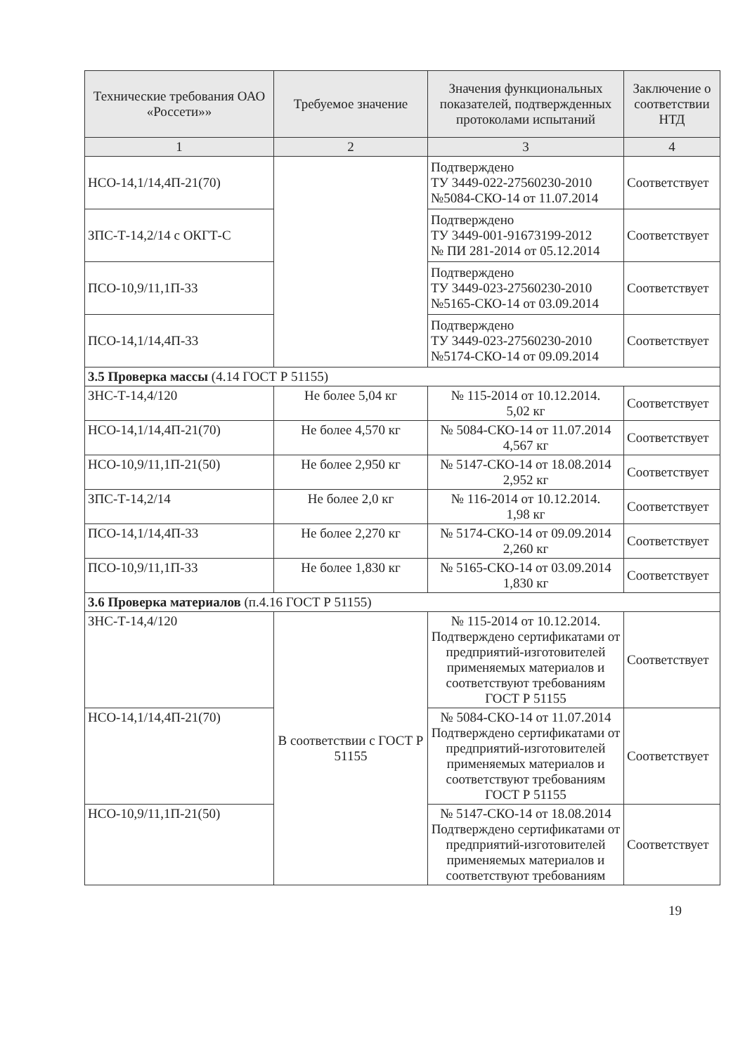| Технические требования ОАО «Россети»» | Требуемое значение | Значения функциональных показателей, подтвержденных протоколами испытаний | Заключение о соответствии НТД |
| --- | --- | --- | --- |
| 1 | 2 | 3 | 4 |
| НСО-14,1/14,4П-21(70) | | Подтверждено ТУ 3449-022-27560230-2010 №5084-СКО-14 от 11.07.2014 | Соответствует |
| ЗПС-Т-14,2/14 с ОКГТ-С | | Подтверждено ТУ 3449-001-91673199-2012 № ПИ 281-2014 от 05.12.2014 | Соответствует |
| ПСО-10,9/11,1П-33 | | Подтверждено ТУ 3449-023-27560230-2010 №5165-СКО-14 от 03.09.2014 | Соответствует |
| ПСО-14,1/14,4П-33 | | Подтверждено ТУ 3449-023-27560230-2010 №5174-СКО-14 от 09.09.2014 | Соответствует |
| 3.5 Проверка массы (4.14 ГОСТ Р 51155) | | | |
| ЗНС-Т-14,4/120 | Не более 5,04 кг | № 115-2014 от 10.12.2014. 5,02 кг | Соответствует |
| НСО-14,1/14,4П-21(70) | Не более 4,570 кг | № 5084-СКО-14 от 11.07.2014 4,567 кг | Соответствует |
| НСО-10,9/11,1П-21(50) | Не более 2,950 кг | № 5147-СКО-14 от 18.08.2014 2,952 кг | Соответствует |
| ЗПС-Т-14,2/14 | Не более 2,0 кг | № 116-2014 от 10.12.2014. 1,98 кг | Соответствует |
| ПСО-14,1/14,4П-33 | Не более 2,270 кг | № 5174-СКО-14 от 09.09.2014 2,260 кг | Соответствует |
| ПСО-10,9/11,1П-33 | Не более 1,830 кг | № 5165-СКО-14 от 03.09.2014 1,830 кг | Соответствует |
| 3.6 Проверка материалов (п.4.16 ГОСТ Р 51155) | | | |
| ЗНС-Т-14,4/120 | В соответствии с ГОСТ Р 51155 | № 115-2014 от 10.12.2014. Подтверждено сертификатами от предприятий-изготовителей применяемых материалов и соответствуют требованиям ГОСТ Р 51155 | Соответствует |
| НСО-14,1/14,4П-21(70) | | № 5084-СКО-14 от 11.07.2014 Подтверждено сертификатами от предприятий-изготовителей применяемых материалов и соответствуют требованиям ГОСТ Р 51155 | Соответствует |
| НСО-10,9/11,1П-21(50) | | № 5147-СКО-14 от 18.08.2014 Подтверждено сертификатами от предприятий-изготовителей применяемых материалов и соответствуют требованиям | Соответствует |
19